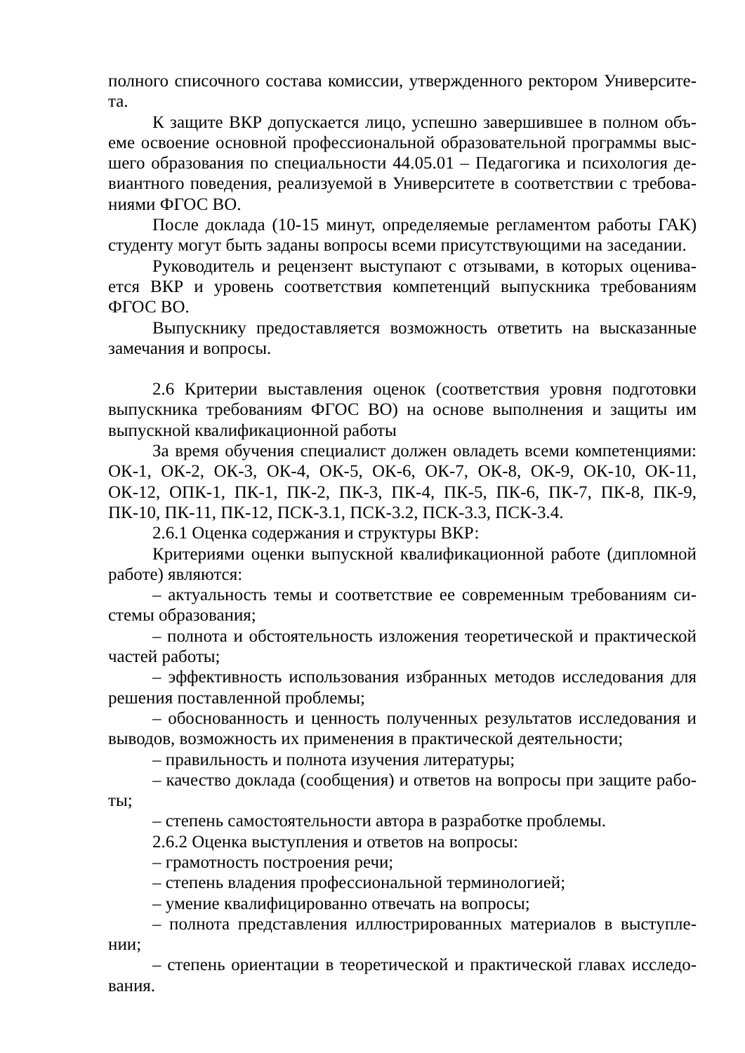полного списочного состава комиссии, утвержденного ректором Университе-та.
К защите ВКР допускается лицо, успешно завершившее в полном объ-еме освоение основной профессиональной образовательной программы выс-шего образования по специальности 44.05.01 – Педагогика и психология де-виантного поведения, реализуемой в Университете в соответствии с требова-ниями ФГОС ВО.
После доклада (10-15 минут, определяемые регламентом работы ГАК) студенту могут быть заданы вопросы всеми присутствующими на заседании.
Руководитель и рецензент выступают с отзывами, в которых оценива-ется ВКР и уровень соответствия компетенций выпускника требованиям ФГОС ВО.
Выпускнику предоставляется возможность ответить на высказанные замечания и вопросы.
2.6 Критерии выставления оценок (соответствия уровня подготовки выпускника требованиям ФГОС ВО) на основе выполнения и защиты им выпускной квалификационной работы
За время обучения специалист должен овладеть всеми компетенциями: ОК-1, ОК-2, ОК-3, ОК-4, ОК-5, ОК-6, ОК-7, ОК-8, ОК-9, ОК-10, ОК-11, ОК-12, ОПК-1, ПК-1, ПК-2, ПК-3, ПК-4, ПК-5, ПК-6, ПК-7, ПК-8, ПК-9, ПК-10, ПК-11, ПК-12, ПСК-3.1, ПСК-3.2, ПСК-3.3, ПСК-3.4.
2.6.1 Оценка содержания и структуры ВКР:
Критериями оценки выпускной квалификационной работе (дипломной работе) являются:
– актуальность темы и соответствие ее современным требованиям си-стемы образования;
– полнота и обстоятельность изложения теоретической и практической частей работы;
– эффективность использования избранных методов исследования для решения поставленной проблемы;
– обоснованность и ценность полученных результатов исследования и выводов, возможность их применения в практической деятельности;
– правильность и полнота изучения литературы;
– качество доклада (сообщения) и ответов на вопросы при защите рабо-ты;
– степень самостоятельности автора в разработке проблемы.
2.6.2 Оценка выступления и ответов на вопросы:
– грамотность построения речи;
– степень владения профессиональной терминологией;
– умение квалифицированно отвечать на вопросы;
– полнота представления иллюстрированных материалов в выступле-нии;
– степень ориентации в теоретической и практической главах исследо-вания.